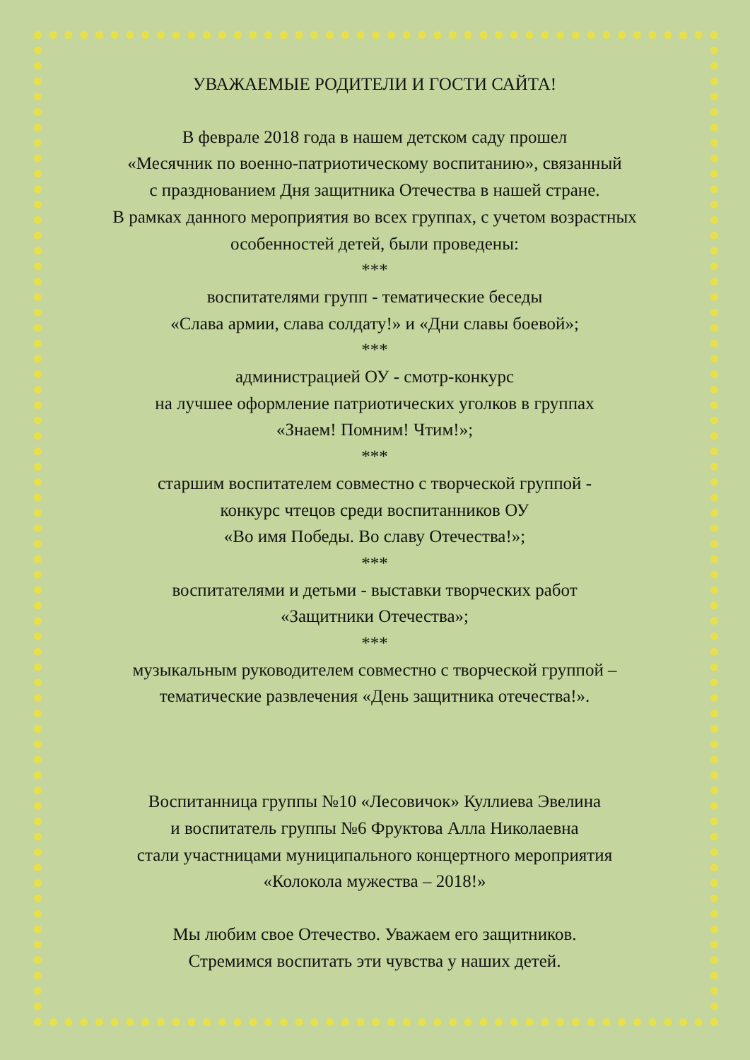УВАЖАЕМЫЕ РОДИТЕЛИ И ГОСТИ САЙТА!
В феврале 2018 года в нашем детском саду прошел
«Месячник по военно-патриотическому воспитанию», связанный
с празднованием Дня защитника Отечества в нашей стране.
В рамках данного мероприятия во всех группах, с учетом возрастных
особенностей детей, были проведены:
***
воспитателями групп - тематические беседы
«Слава армии, слава солдату!» и «Дни славы боевой»;
***
администрацией ОУ - смотр-конкурс
на лучшее оформление патриотических уголков в группах
«Знаем! Помним! Чтим!»;
***
старшим воспитателем совместно с творческой группой -
конкурс чтецов среди воспитанников ОУ
«Во имя Победы. Во славу Отечества!»;
***
воспитателями и детьми - выставки творческих работ
«Защитники Отечества»;
***
музыкальным руководителем совместно с творческой группой –
тематические развлечения «День защитника отечества!».
Воспитанница группы №10 «Лесовичок» Куллиева Эвелина
и воспитатель группы №6 Фруктова Алла Николаевна
стали участницами муниципального концертного мероприятия
«Колокола мужества – 2018!»
Мы любим свое Отечество. Уважаем его защитников.
Стремимся воспитать эти чувства у наших детей.